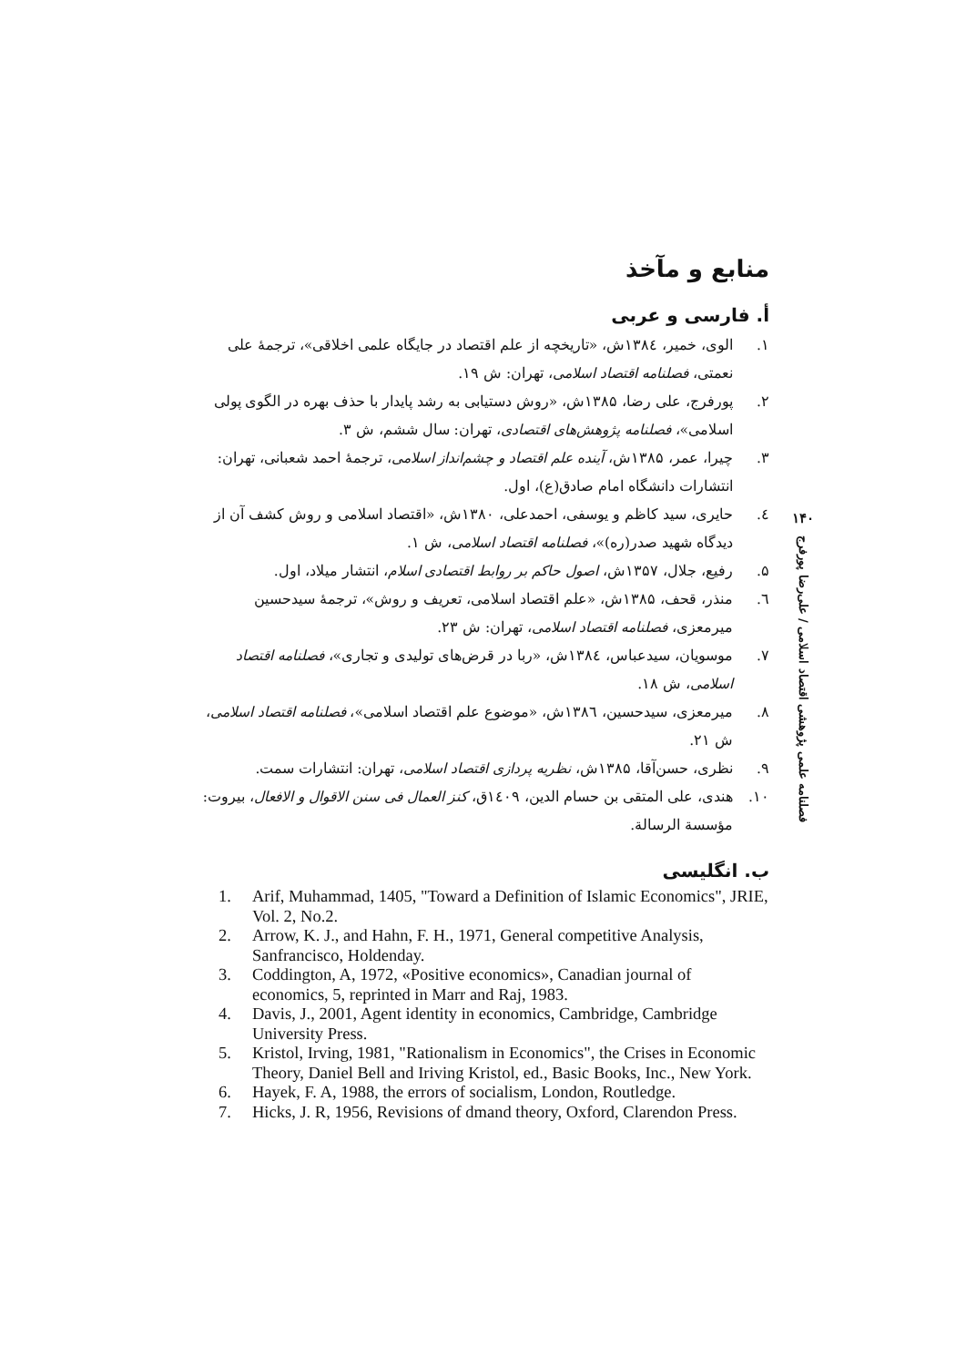منابع و مآخذ
أ. فارسی و عربی
۱. الوی، خمیر، ۱۳۸٤ش، «تاریخچه از علم اقتصاد در جایگاه علمی اخلاقی»، ترجمهٔ علی نعمتی، فصلنامه اقتصاد اسلامی، تهران: ش ۱۹.
۲. پورفرج، علی رضا، ۱۳۸۵ش، «روش دستیابی به رشد پایدار با حذف بهره در الگوی پولی اسلامی»، فصلنامه پژوهش‌های اقتصادی، تهران: سال ششم، ش ۳.
۳. چیرا، عمر، ۱۳۸۵ش، آینده علم اقتصاد و چشم‌انداز اسلامی، ترجمهٔ احمد شعبانی، تهران: انتشارات دانشگاه امام صادق(ع)، اول.
٤. حایری، سید کاظم و یوسفی، احمدعلی، ۱۳۸۰ش، «اقتصاد اسلامی و روش کشف آن از دیدگاه شهید صدر(ره)»، فصلنامه اقتصاد اسلامی، ش ۱.
۵. رفیع، جلال، ۱۳۵۷ش، اصول حاکم بر روابط اقتصادی اسلام، انتشار میلاد، اول.
٦. منذر، قحف، ۱۳۸۵ش، «علم اقتصاد اسلامی، تعریف و روش»، ترجمهٔ سیدحسین میرمعزی، فصلنامه اقتصاد اسلامی، تهران: ش ۲۳.
۷. موسویان، سیدعباس، ۱۳۸٤ش، «ربا در قرض‌های تولیدی و تجاری»، فصلنامه اقتصاد اسلامی، ش ۱۸.
۸. میرمعزی، سیدحسین، ۱۳۸٦ش، «موضوع علم اقتصاد اسلامی»، فصلنامه اقتصاد اسلامی، ش ۲۱.
۹. نظری، حسن‌آقا، ۱۳۸۵ش، نظریه پردازی اقتصاد اسلامی، تهران: انتشارات سمت.
۱۰. هندی، علی المتقی بن حسام الدین، ۱٤۰۹ق، کنز العمال فی سنن الاقوال و الافعال، بیروت: مؤسسة الرسالة.
ب. انگلیسی
1. Arif, Muhammad, 1405, "Toward a Definition of Islamic Economics", JRIE, Vol. 2, No.2.
2. Arrow, K. J., and Hahn, F. H., 1971, General competitive Analysis, Sanfrancisco, Holdenday.
3. Coddington, A, 1972, «Positive economics», Canadian journal of economics, 5, reprinted in Marr and Raj, 1983.
4. Davis, J., 2001, Agent identity in economics, Cambridge, Cambridge University Press.
5. Kristol, Irving, 1981, "Rationalism in Economics", the Crises in Economic Theory, Daniel Bell and Iriving Kristol, ed., Basic Books, Inc., New York.
6. Hayek, F. A, 1988, the errors of socialism, London, Routledge.
7. Hicks, J. R, 1956, Revisions of dmand theory, Oxford, Clarendon Press.
۱۴۰
فصلنامه علمی پژوهشی اقتصاد اسلامی / علی‌رضا پورفرج